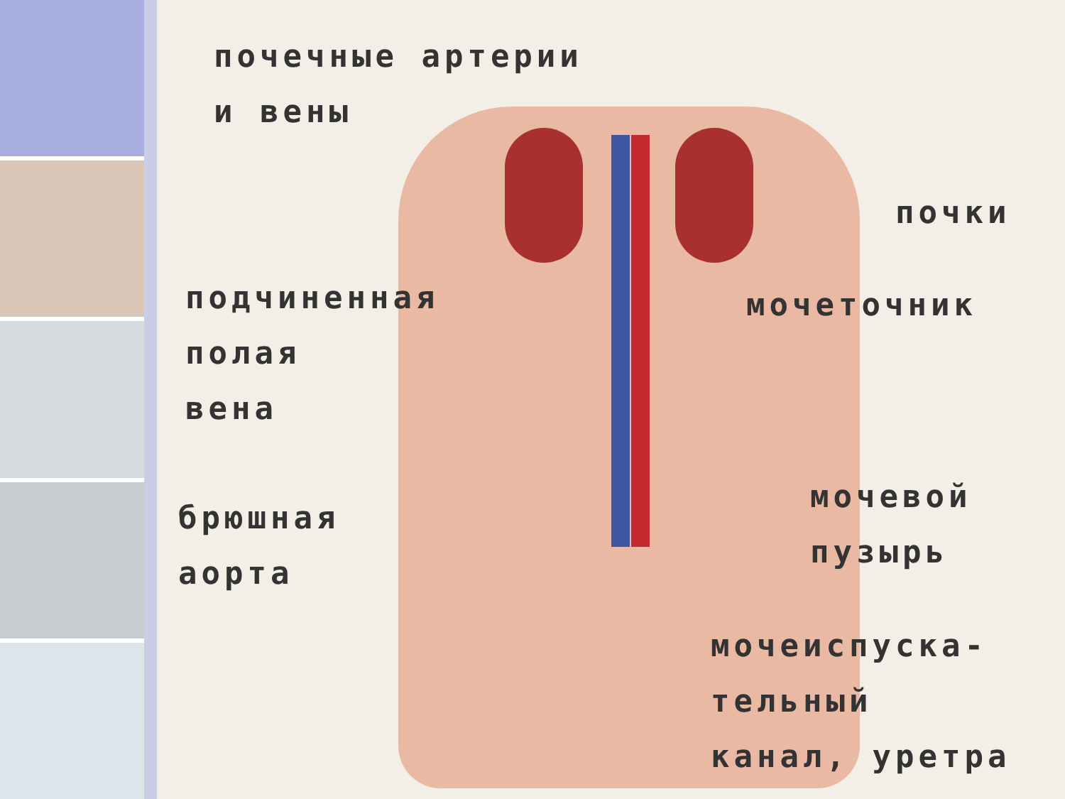почечные артерии
и вены
почки
подчиненная
полая
вена
мочеточник
брюшная
аорта
мочевой
пузырь
мочеиспуска-
тельный
канал, уретра